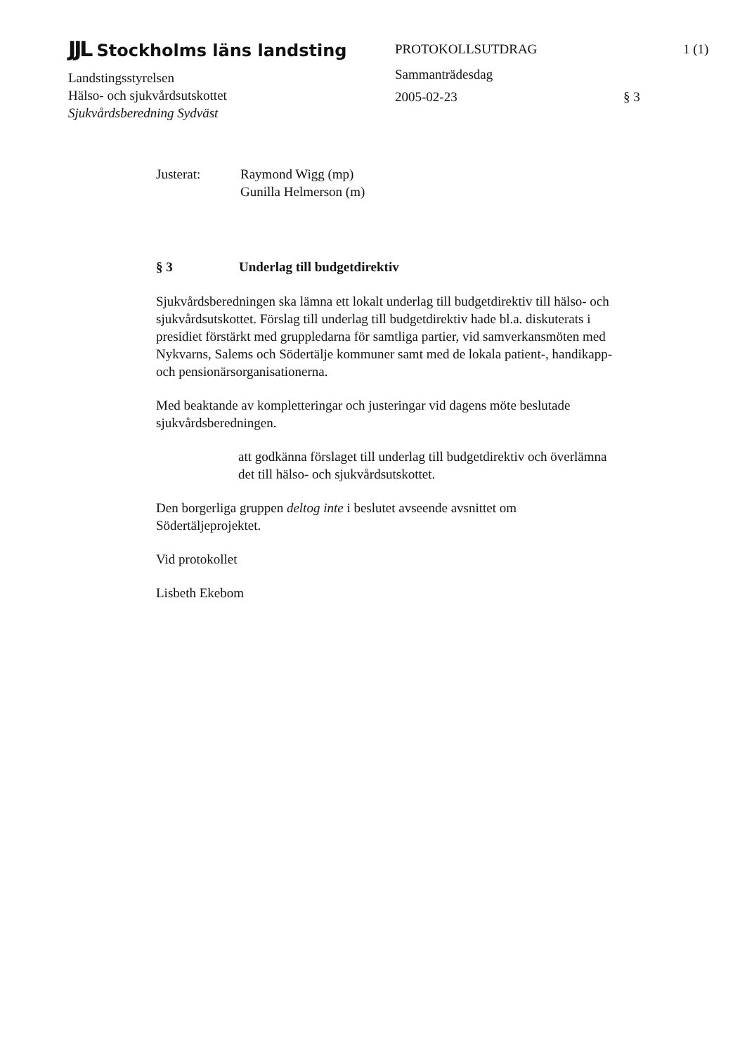JJL Stockholms läns landsting
Landstingsstyrelsen
Hälso- och sjukvårdsutskottet
Sjukvårdsberedning Sydväst
PROTOKOLLSUTDRAG
Sammanträdesdag
2005-02-23
1 (1)
§ 3
Justerat: Raymond Wigg (mp)
Gunilla Helmerson (m)
§ 3 Underlag till budgetdirektiv
Sjukvårdsberedningen ska lämna ett lokalt underlag till budgetdirektiv till hälso- och sjukvårdsutskottet. Förslag till underlag till budgetdirektiv hade bl.a. diskuterats i presidiet förstärkt med gruppledarna för samtliga partier, vid samverkansmöten med Nykvarns, Salems och Södertälje kommuner samt med de lokala patient-, handikapp- och pensionärsorganisationerna.
Med beaktande av kompletteringar och justeringar vid dagens möte beslutade sjukvårdsberedningen.
att godkänna förslaget till underlag till budgetdirektiv och överlämna det till hälso- och sjukvårdsutskottet.
Den borgerliga gruppen deltog inte i beslutet avseende avsnittet om Södertäljeprojektet.
Vid protokollet
Lisbeth Ekebom